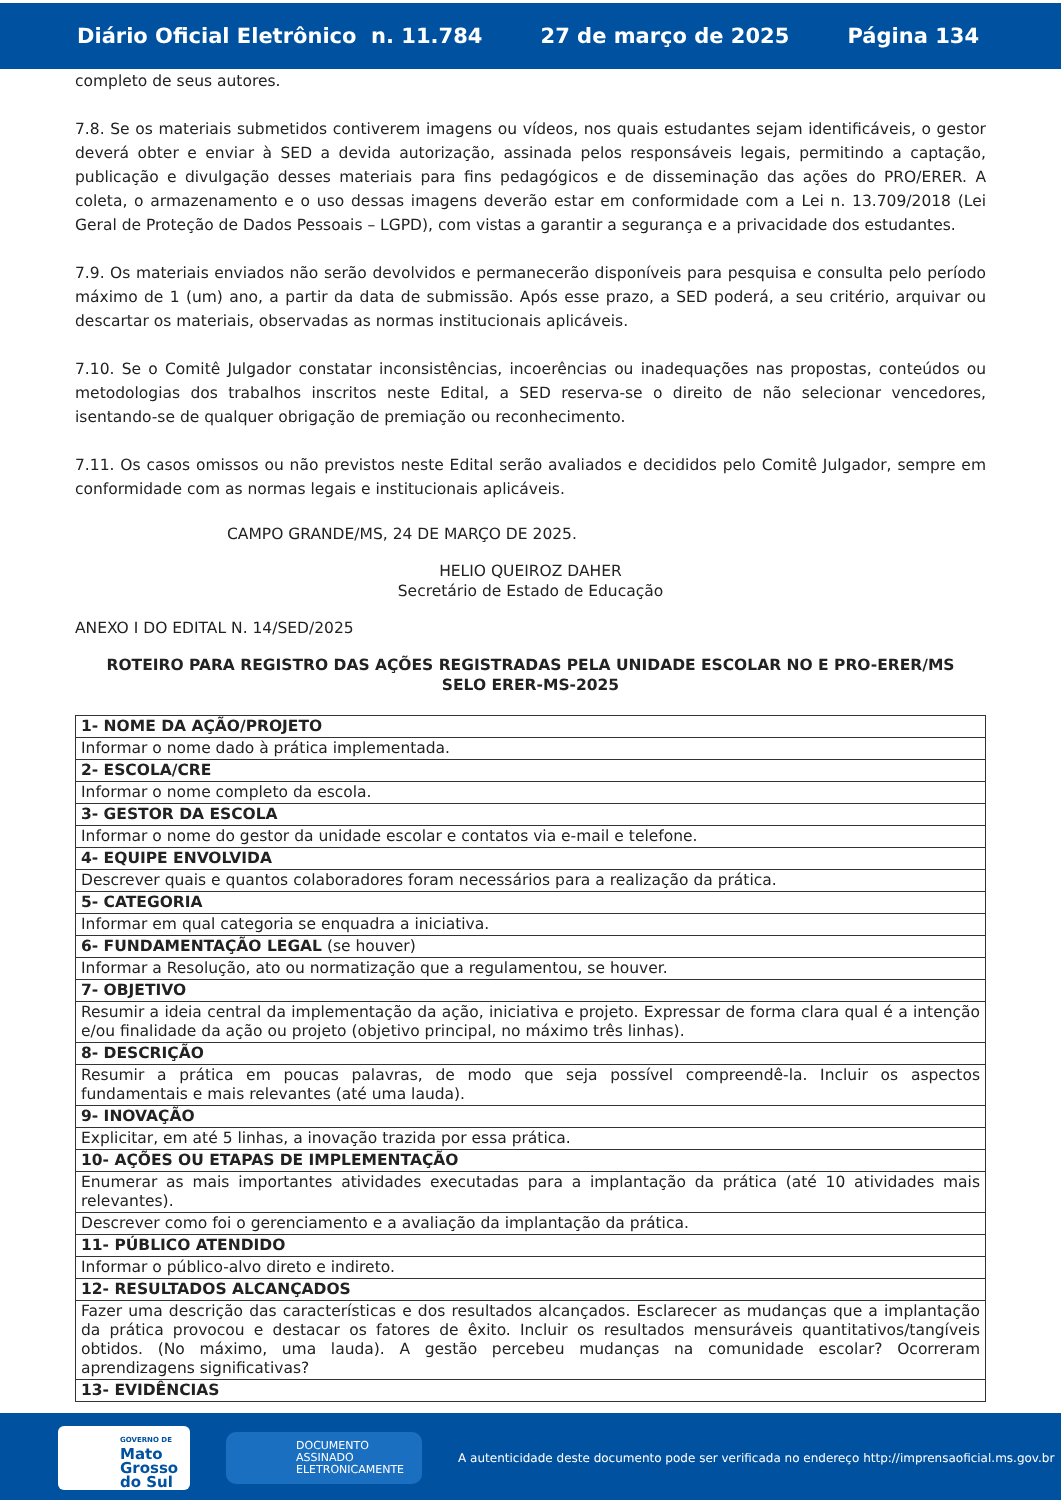Diário Oficial Eletrônico n. 11.784 27 de março de 2025 Página 134
completo de seus autores.
7.8. Se os materiais submetidos contiverem imagens ou vídeos, nos quais estudantes sejam identificáveis, o gestor deverá obter e enviar à SED a devida autorização, assinada pelos responsáveis legais, permitindo a captação, publicação e divulgação desses materiais para fins pedagógicos e de disseminação das ações do PRO/ERER. A coleta, o armazenamento e o uso dessas imagens deverão estar em conformidade com a Lei n. 13.709/2018 (Lei Geral de Proteção de Dados Pessoais – LGPD), com vistas a garantir a segurança e a privacidade dos estudantes.
7.9. Os materiais enviados não serão devolvidos e permanecerão disponíveis para pesquisa e consulta pelo período máximo de 1 (um) ano, a partir da data de submissão. Após esse prazo, a SED poderá, a seu critério, arquivar ou descartar os materiais, observadas as normas institucionais aplicáveis.
7.10. Se o Comitê Julgador constatar inconsistências, incoerências ou inadequações nas propostas, conteúdos ou metodologias dos trabalhos inscritos neste Edital, a SED reserva-se o direito de não selecionar vencedores, isentando-se de qualquer obrigação de premiação ou reconhecimento.
7.11. Os casos omissos ou não previstos neste Edital serão avaliados e decididos pelo Comitê Julgador, sempre em conformidade com as normas legais e institucionais aplicáveis.
CAMPO GRANDE/MS, 24 DE MARÇO DE 2025.
HELIO QUEIROZ DAHER
Secretário de Estado de Educação
ANEXO I DO EDITAL N. 14/SED/2025
ROTEIRO PARA REGISTRO DAS AÇÕES REGISTRADAS PELA UNIDADE ESCOLAR NO E PRO-ERER/MS
SELO ERER-MS-2025
| 1- NOME DA AÇÃO/PROJETO |
| Informar o nome dado à prática implementada. |
| 2- ESCOLA/CRE |
| Informar o nome completo da escola. |
| 3- GESTOR DA ESCOLA |
| Informar o nome do gestor da unidade escolar e contatos via e-mail e telefone. |
| 4- EQUIPE ENVOLVIDA |
| Descrever quais e quantos colaboradores foram necessários para a realização da prática. |
| 5- CATEGORIA |
| Informar em qual categoria se enquadra a iniciativa. |
| 6- FUNDAMENTAÇÃO LEGAL (se houver) |
| Informar a Resolução, ato ou normatização que a regulamentou, se houver. |
| 7- OBJETIVO |
| Resumir a ideia central da implementação da ação, iniciativa e projeto. Expressar de forma clara qual é a intenção e/ou finalidade da ação ou projeto (objetivo principal, no máximo três linhas). |
| 8- DESCRIÇÃO |
| Resumir a prática em poucas palavras, de modo que seja possível compreendê-la. Incluir os aspectos fundamentais e mais relevantes (até uma lauda). |
| 9- INOVAÇÃO |
| Explicitar, em até 5 linhas, a inovação trazida por essa prática. |
| 10- AÇÕES OU ETAPAS DE IMPLEMENTAÇÃO |
| Enumerar as mais importantes atividades executadas para a implantação da prática (até 10 atividades mais relevantes). |
| Descrever como foi o gerenciamento e a avaliação da implantação da prática. |
| 11- PÚBLICO ATENDIDO |
| Informar o público-alvo direto e indireto. |
| 12- RESULTADOS ALCANÇADOS |
| Fazer uma descrição das características e dos resultados alcançados. Esclarecer as mudanças que a implantação da prática provocou e destacar os fatores de êxito. Incluir os resultados mensuráveis quantitativos/tangíveis obtidos. (No máximo, uma lauda). A gestão percebeu mudanças na comunidade escolar? Ocorreram aprendizagens significativas? |
| 13- EVIDÊNCIAS |
GOVERNO DE
Mato
Grosso
do Sul
DOCUMENTO
ASSINADO
ELETRONICAMENTE
A autenticidade deste documento pode ser verificada no endereço http://imprensaoficial.ms.gov.br